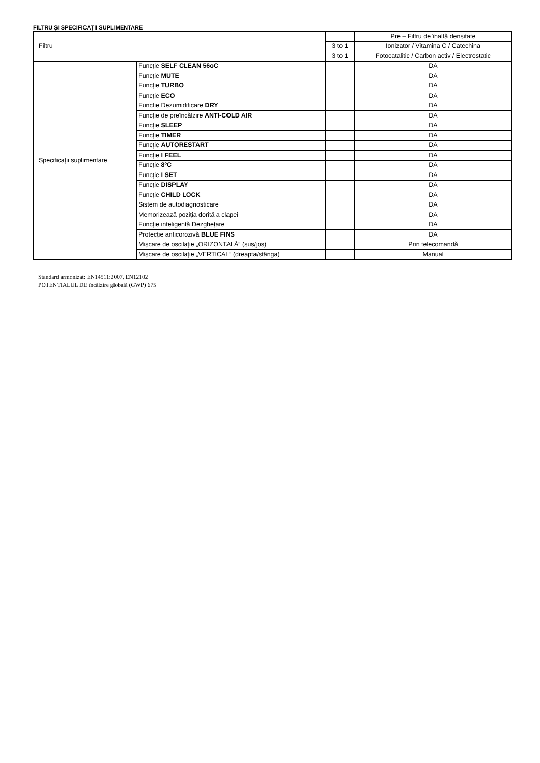FILTRU ȘI SPECIFICAȚII SUPLIMENTARE
| Filtru | | | Pre – Filtru de înaltă densitate |
| | | 3 to 1 | Ionizator / Vitamina C / Catechina |
| | | 3 to 1 | Fotocatalitic / Carbon activ / Electrostatic |
| Specificații suplimentare | Funcție SELF CLEAN 56oC | | DA |
| | Funcție MUTE | | DA |
| | Funcție TURBO | | DA |
| | Funcție ECO | | DA |
| | Functie Dezumidificare DRY | | DA |
| | Funcție de preîncălzire ANTI-COLD AIR | | DA |
| | Funcție SLEEP | | DA |
| | Funcție TIMER | | DA |
| | Funcție AUTORESTART | | DA |
| | Funcție I FEEL | | DA |
| | Funcție 8ºC | | DA |
| | Funcție I SET | | DA |
| | Funcție DISPLAY | | DA |
| | Funcție CHILD LOCK | | DA |
| | Sistem de autodiagnosticare | | DA |
| | Memorizează poziția dorită a clapei | | DA |
| | Funcție inteligentă Dezghețare | | DA |
| | Protecție anticorozivă BLUE FINS | | DA |
| | Mișcare de oscilație „ORIZONTALĂ” (sus/jos) | | Prin telecomandă |
| | Mișcare de oscilație „VERTICAL” (dreapta/stânga) | | Manual |
Standard armonizat: EN14511:2007, EN12102
POTENȚIALUL DE încălzire globală (GWP) 675